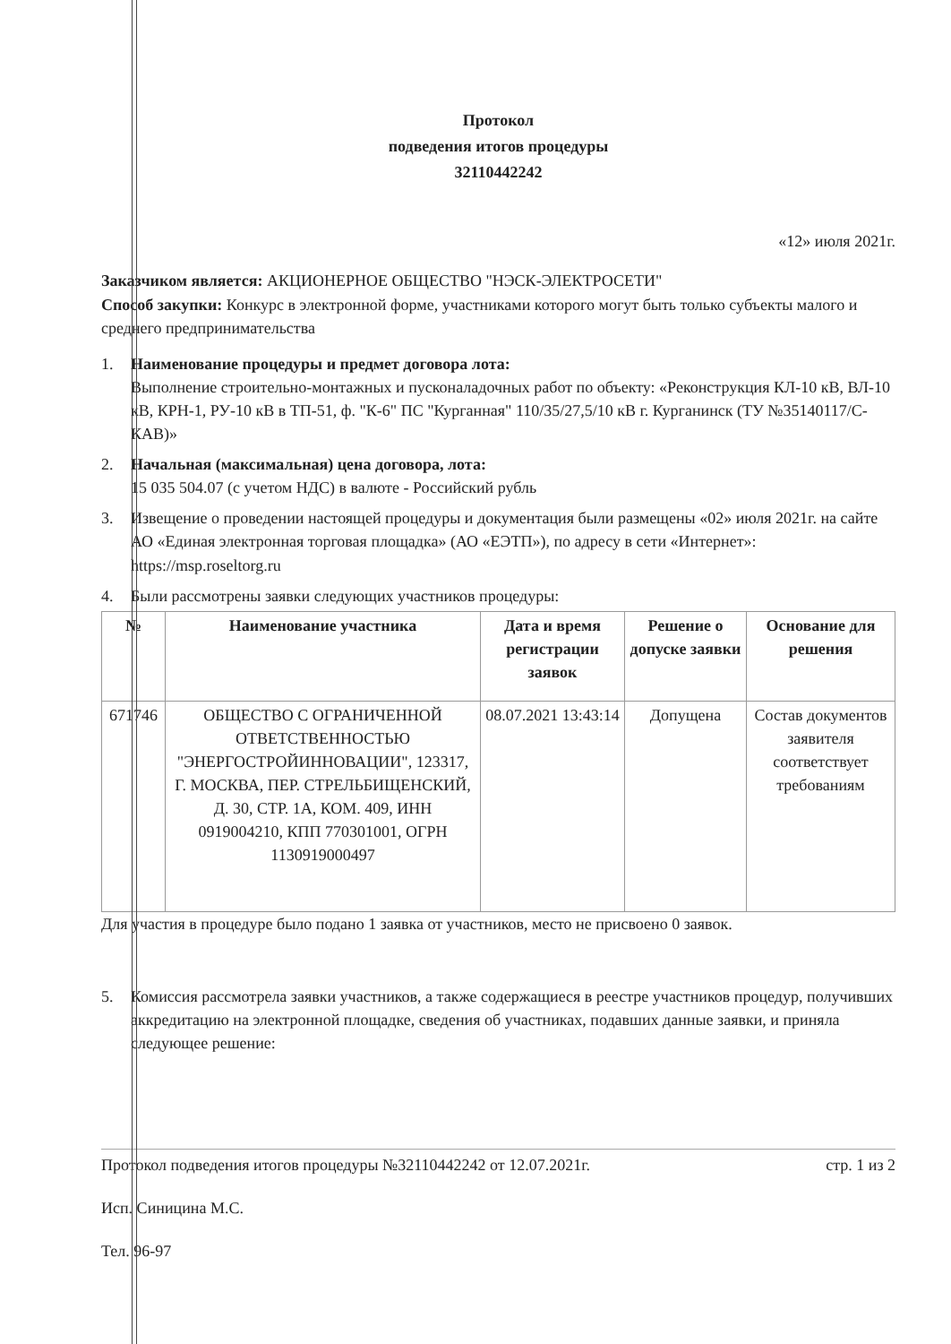Протокол
подведения итогов процедуры
32110442242
«12» июля 2021г.
Заказчиком является: АКЦИОНЕРНОЕ ОБЩЕСТВО "НЭСК-ЭЛЕКТРОСЕТИ"
Способ закупки: Конкурс в электронной форме, участниками которого могут быть только субъекты малого и среднего предпринимательства
1. Наименование процедуры и предмет договора лота:
Выполнение строительно-монтажных и пусконаладочных работ по объекту: «Реконструкция КЛ-10 кВ, ВЛ-10 кВ, КРН-1, РУ-10 кВ в ТП-51, ф. "К-6" ПС "Курганная" 110/35/27,5/10 кВ г. Курганинск (ТУ №35140117/С-КАВ)»
2. Начальная (максимальная) цена договора, лота:
15 035 504.07 (с учетом НДС) в валюте - Российский рубль
3. Извещение о проведении настоящей процедуры и документация были размещены «02» июля 2021г. на сайте АО «Единая электронная торговая площадка» (АО «ЕЭТП»), по адресу в сети «Интернет»: https://msp.roseltorg.ru
4. Были рассмотрены заявки следующих участников процедуры:
| № | Наименование участника | Дата и время регистрации заявок | Решение о допуске заявки | Основание для решения |
| --- | --- | --- | --- | --- |
| 671746 | ОБЩЕСТВО С ОГРАНИЧЕННОЙ ОТВЕТСТВЕННОСТЬЮ "ЭНЕРГОСТРОЙИННОВАЦИИ", 123317, Г. МОСКВА, ПЕР. СТРЕЛЬБИЩЕНСКИЙ, Д. 30, СТР. 1А, КОМ. 409, ИНН 0919004210, КПП 770301001, ОГРН 1130919000497 | 08.07.2021 13:43:14 | Допущена | Состав документов заявителя соответствует требованиям |
Для участия в процедуре было подано 1 заявка от участников, место не присвоено 0 заявок.
5. Комиссия рассмотрела заявки участников, а также содержащиеся в реестре участников процедур, получивших аккредитацию на электронной площадке, сведения об участниках, подавших данные заявки, и приняла следующее решение:
Протокол подведения итогов процедуры №32110442242 от 12.07.2021г. стр. 1 из 2
Исп. Синицина М.С.
Тел. 96-97